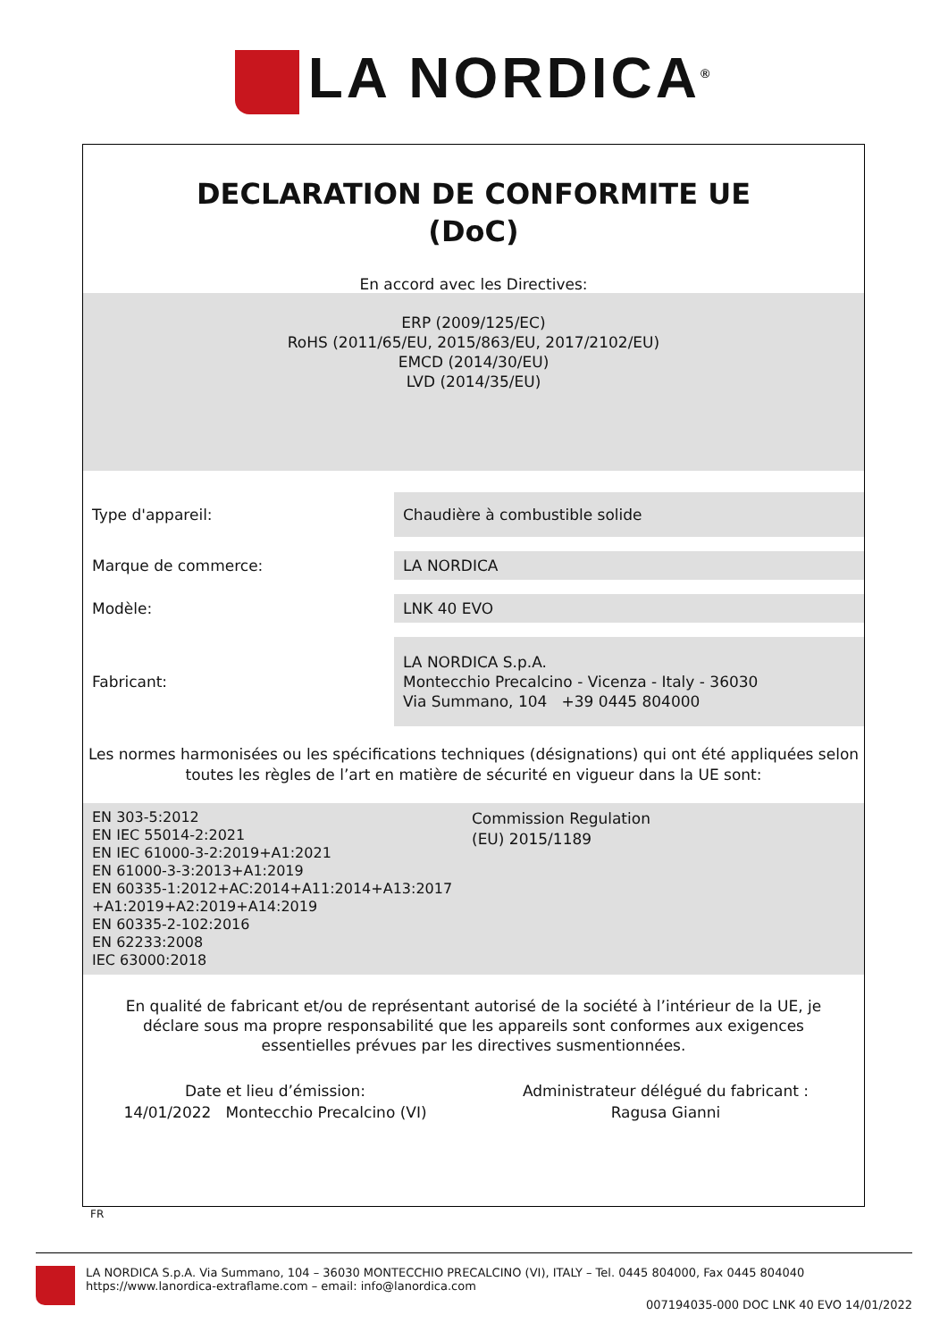LA NORDICA<sup>®</sup>
DECLARATION DE CONFORMITE UE
(DoC)
En accord avec les Directives:
ERP (2009/125/EC)
RoHS (2011/65/EU, 2015/863/EU, 2017/2102/EU)
EMCD (2014/30/EU)
LVD (2014/35/EU)
Type d'appareil:
Chaudière à combustible solide
Marque de commerce:
LA NORDICA
Modèle:
LNK 40 EVO
Fabricant:
LA NORDICA S.p.A.
Montecchio Precalcino - Vicenza - Italy - 36030
Via Summano, 104 +39 0445 804000
Les normes harmonisées ou les spécifications techniques (désignations) qui ont été appliquées selon toutes les règles de l’art en matière de sécurité en vigueur dans la UE sont:
EN 303-5:2012
EN IEC 55014-2:2021
EN IEC 61000-3-2:2019+A1:2021
EN 61000-3-3:2013+A1:2019
EN 60335-1:2012+AC:2014+A11:2014+A13:2017
+A1:2019+A2:2019+A14:2019
EN 60335-2-102:2016
EN 62233:2008
IEC 63000:2018
Commission Regulation
(EU) 2015/1189
En qualité de fabricant et/ou de représentant autorisé de la société à l’intérieur de la UE, je déclare sous ma propre responsabilité que les appareils sont conformes aux exigences essentielles prévues par les directives susmentionnées.
Date et lieu d’émission:
14/01/2022 Montecchio Precalcino (VI)
Administrateur délégué du fabricant :
Ragusa Gianni
FR
LA NORDICA S.p.A. Via Summano, 104 – 36030 MONTECCHIO PRECALCINO (VI), ITALY – Tel. 0445 804000, Fax 0445 804040
https://www.lanordica-extraflame.com – email: info@lanordica.com
007194035-000 DOC LNK 40 EVO 14/01/2022